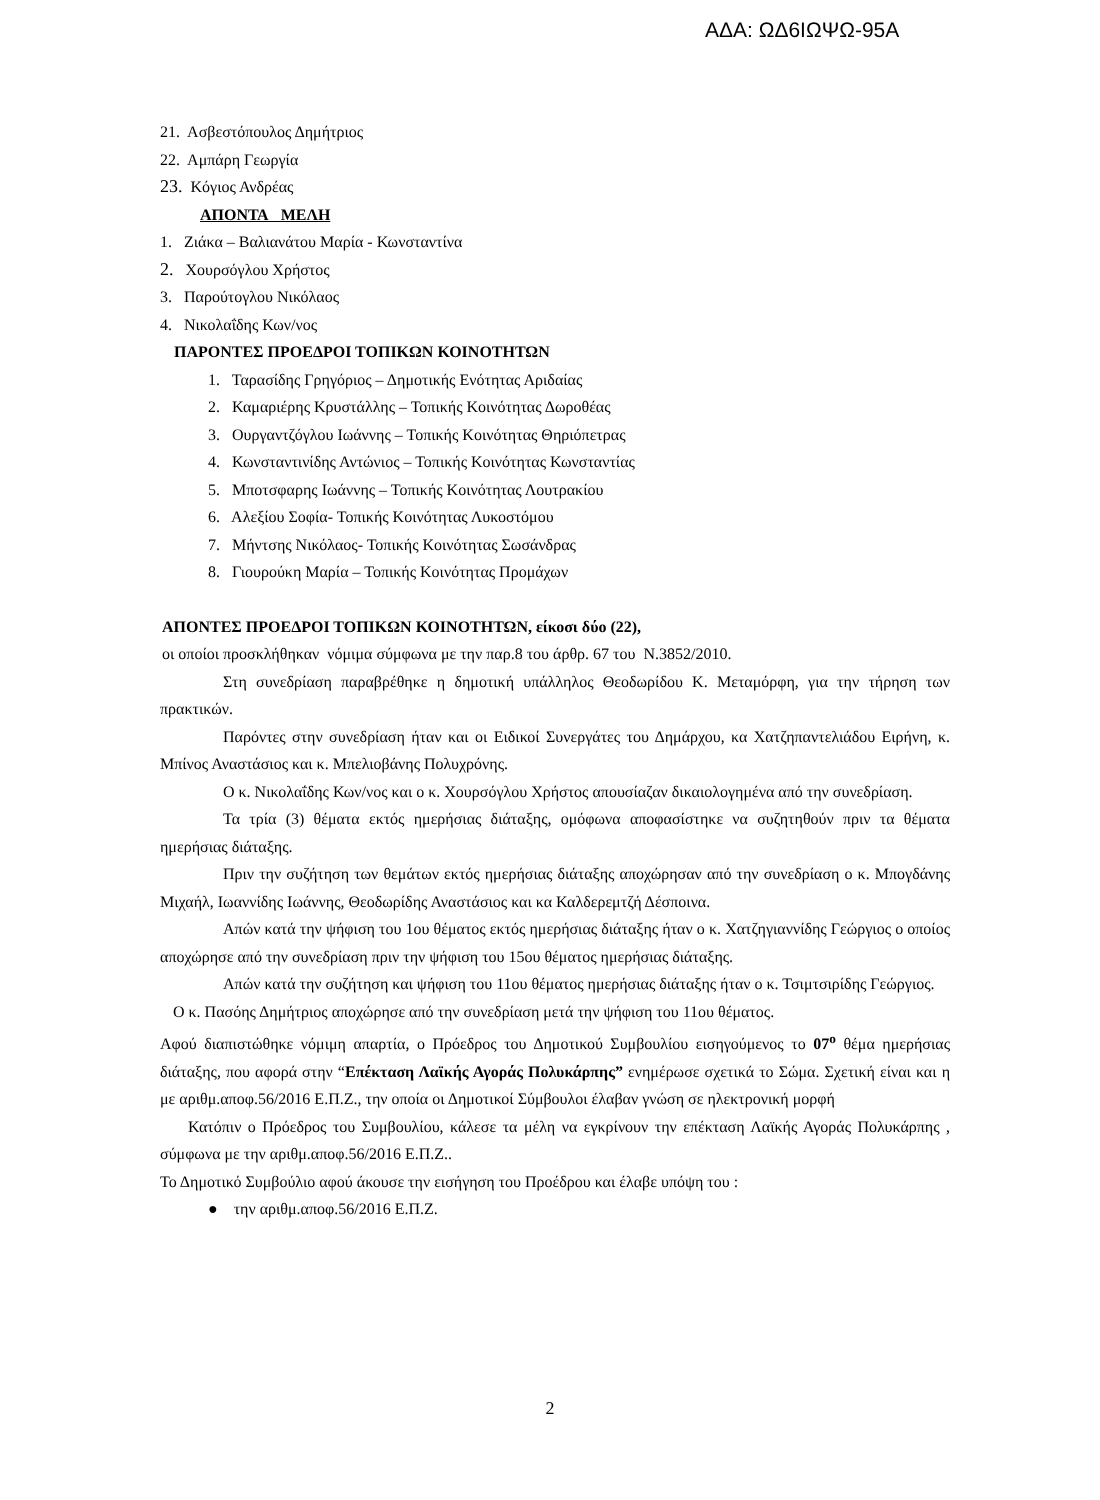ΑΔΑ: ΩΔ6ΙΩΨΩ-95Α
21. Ασβεστόπουλος Δημήτριος
22. Αμπάρη Γεωργία
23. Κόγιος Ανδρέας
ΑΠΟΝΤΑ ΜΕΛΗ
1. Ζιάκα – Βαλιανάτου Μαρία - Κωνσταντίνα
2. Χουρσόγλου Χρήστος
3. Παρούτογλου Νικόλαος
4. Νικολαΐδης Κων/νος
ΠΑΡΟΝΤΕΣ ΠΡΟΕΔΡΟΙ ΤΟΠΙΚΩΝ ΚΟΙΝΟΤΗΤΩΝ
1. Ταρασίδης Γρηγόριος – Δημοτικής Ενότητας Αριδαίας
2. Καμαριέρης Κρυστάλλης – Τοπικής Κοινότητας Δωροθέας
3. Ουργαντζόγλου Ιωάννης – Τοπικής Κοινότητας Θηριόπετρας
4. Κωνσταντινίδης Αντώνιος – Τοπικής Κοινότητας Κωνσταντίας
5. Μποτσφαρης Ιωάννης – Τοπικής Κοινότητας Λουτρακίου
6. Αλεξίου Σοφία- Τοπικής Κοινότητας Λυκοστόμου
7. Μήντσης Νικόλαος- Τοπικής Κοινότητας Σωσάνδρας
8. Γιουρούκη Μαρία – Τοπικής Κοινότητας Προμάχων
ΑΠΟΝΤΕΣ ΠΡΟΕΔΡΟΙ ΤΟΠΙΚΩΝ ΚΟΙΝΟΤΗΤΩΝ, είκοσι δύο (22),
οι οποίοι προσκλήθηκαν νόμιμα σύμφωνα με την παρ.8 του άρθρ. 67 του Ν.3852/2010.
Στη συνεδρίαση παραβρέθηκε η δημοτική υπάλληλος Θεοδωρίδου Κ. Μεταμόρφη, για την τήρηση των πρακτικών.
Παρόντες στην συνεδρίαση ήταν και οι Ειδικοί Συνεργάτες του Δημάρχου, κα Χατζηπαντελιάδου Ειρήνη, κ. Μπίνος Αναστάσιος και κ. Μπελιοβάνης Πολυχρόνης.
Ο κ. Νικολαΐδης Κων/νος και ο κ. Χουρσόγλου Χρήστος απουσίαζαν δικαιολογημένα από την συνεδρίαση.
Τα τρία (3) θέματα εκτός ημερήσιας διάταξης, ομόφωνα αποφασίστηκε να συζητηθούν πριν τα θέματα ημερήσιας διάταξης.
Πριν την συζήτηση των θεμάτων εκτός ημερήσιας διάταξης αποχώρησαν από την συνεδρίαση ο κ. Μπογδάνης Μιχαήλ, Ιωαννίδης Ιωάννης, Θεοδωρίδης Αναστάσιος και κα Καλδερεμτζή Δέσποινα.
Απών κατά την ψήφιση του 1ου θέματος εκτός ημερήσιας διάταξης ήταν ο κ. Χατζηγιαννίδης Γεώργιος ο οποίος αποχώρησε από την συνεδρίαση πριν την ψήφιση του 15ου θέματος ημερήσιας διάταξης.
Απών κατά την συζήτηση και ψήφιση του 11ου θέματος ημερήσιας διάταξης ήταν ο κ. Τσιμτσιρίδης Γεώργιος.
Ο κ. Πασόης Δημήτριος αποχώρησε από την συνεδρίαση μετά την ψήφιση του 11ου θέματος.
Αφού διαπιστώθηκε νόμιμη απαρτία, ο Πρόεδρος του Δημοτικού Συμβουλίου εισηγούμενος το 07<sup>ο</sup> θέμα ημερήσιας διάταξης, που αφορά στην “Επέκταση Λαϊκής Αγοράς Πολυκάρπης” ενημέρωσε σχετικά το Σώμα. Σχετική είναι και η με αριθμ.αποφ.56/2016 Ε.Π.Ζ., την οποία οι Δημοτικοί Σύμβουλοι έλαβαν γνώση σε ηλεκτρονική μορφή
Κατόπιν ο Πρόεδρος του Συμβουλίου, κάλεσε τα μέλη να εγκρίνουν την επέκταση Λαϊκής Αγοράς Πολυκάρπης , σύμφωνα με την αριθμ.αποφ.56/2016 Ε.Π.Ζ..
Το Δημοτικό Συμβούλιο αφού άκουσε την εισήγηση του Προέδρου και έλαβε υπόψη του :
● την αριθμ.αποφ.56/2016 Ε.Π.Ζ.
2